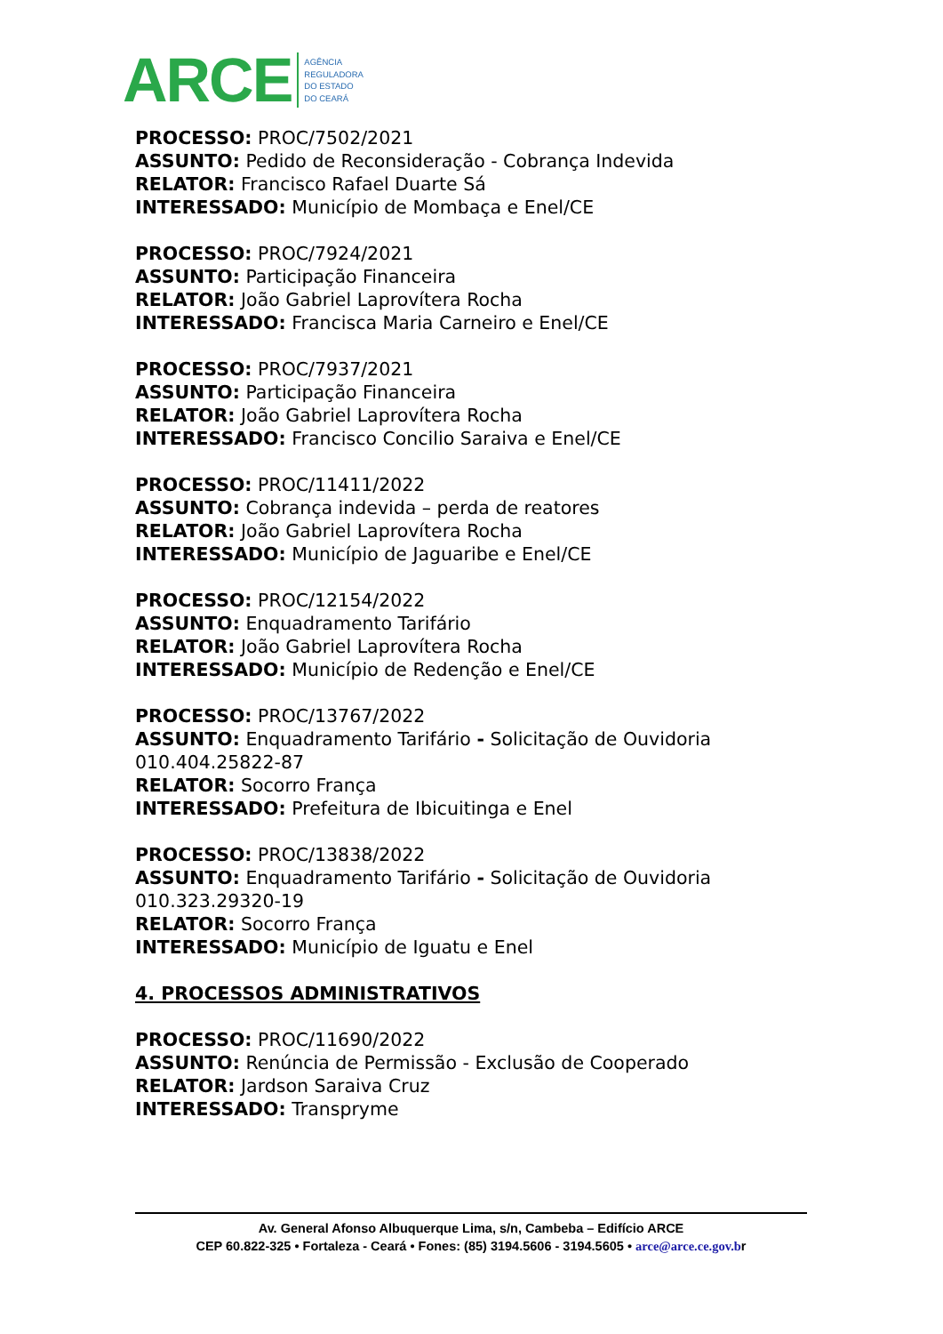ARCE AGÊNCIA
REGULADORA
DO ESTADO
DO CEARÁ
PROCESSO: PROC/7502/2021
ASSUNTO: Pedido de Reconsideração - Cobrança Indevida
RELATOR: Francisco Rafael Duarte Sá
INTERESSADO: Município de Mombaça e Enel/CE
PROCESSO: PROC/7924/2021
ASSUNTO: Participação Financeira
RELATOR: João Gabriel Laprovítera Rocha
INTERESSADO: Francisca Maria Carneiro e Enel/CE
PROCESSO: PROC/7937/2021
ASSUNTO: Participação Financeira
RELATOR: João Gabriel Laprovítera Rocha
INTERESSADO: Francisco Concilio Saraiva e Enel/CE
PROCESSO: PROC/11411/2022
ASSUNTO: Cobrança indevida – perda de reatores
RELATOR: João Gabriel Laprovítera Rocha
INTERESSADO: Município de Jaguaribe e Enel/CE
PROCESSO: PROC/12154/2022
ASSUNTO: Enquadramento Tarifário
RELATOR: João Gabriel Laprovítera Rocha
INTERESSADO: Município de Redenção e Enel/CE
PROCESSO: PROC/13767/2022
ASSUNTO: Enquadramento Tarifário - Solicitação de Ouvidoria 010.404.25822-87
RELATOR: Socorro França
INTERESSADO: Prefeitura de Ibicuitinga e Enel
PROCESSO: PROC/13838/2022
ASSUNTO: Enquadramento Tarifário - Solicitação de Ouvidoria 010.323.29320-19
RELATOR: Socorro França
INTERESSADO: Município de Iguatu e Enel
4. PROCESSOS ADMINISTRATIVOS
PROCESSO: PROC/11690/2022
ASSUNTO: Renúncia de Permissão - Exclusão de Cooperado
RELATOR: Jardson Saraiva Cruz
INTERESSADO: Transpryme
Av. General Afonso Albuquerque Lima, s/n, Cambeba – Edifício ARCE
CEP 60.822-325 • Fortaleza - Ceará • Fones: (85) 3194.5606 - 3194.5605 • arce@arce.ce.gov.br